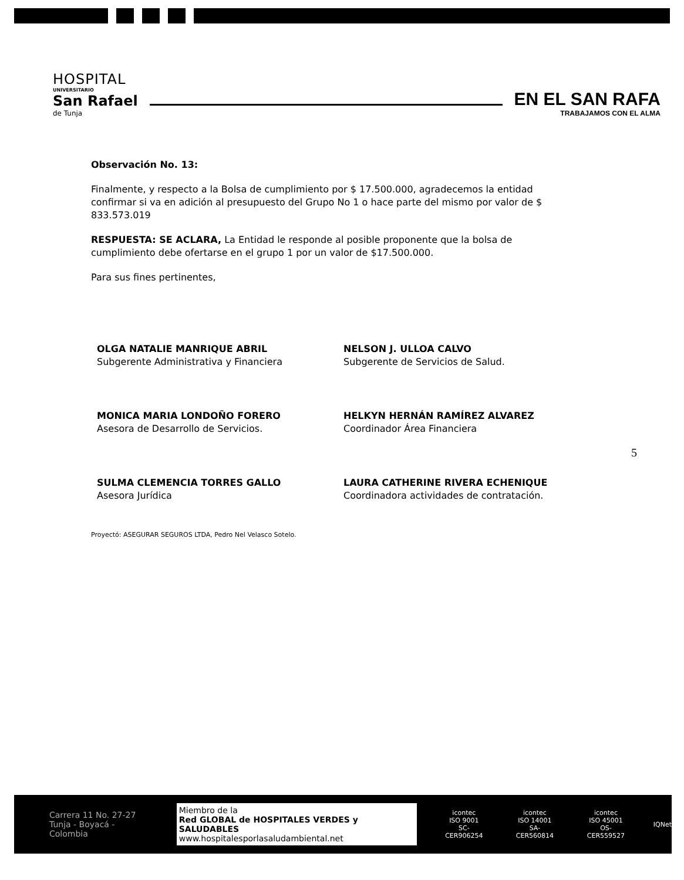HOSPITAL
UNIVERSITARIO
San Rafael
de Tunja
EN EL SAN RAFA
TRABAJAMOS CON EL ALMA
Observación No. 13:
Finalmente, y respecto a la Bolsa de cumplimiento por $ 17.500.000, agradecemos la entidad confirmar si va en adición al presupuesto del Grupo No 1 o hace parte del mismo por valor de $ 833.573.019
RESPUESTA: SE ACLARA, La Entidad le responde al posible proponente que la bolsa de cumplimiento debe ofertarse en el grupo 1 por un valor de $17.500.000.
Para sus fines pertinentes,
OLGA NATALIE MANRIQUE ABRIL
Subgerente Administrativa y Financiera
NELSON J. ULLOA CALVO
Subgerente de Servicios de Salud.
MONICA MARIA LONDOÑO FORERO
Asesora de Desarrollo de Servicios.
HELKYN HERNÁN RAMÍREZ ALVAREZ
Coordinador Área Financiera
SULMA CLEMENCIA TORRES GALLO
Asesora Jurídica
LAURA CATHERINE RIVERA ECHENIQUE
Coordinadora actividades de contratación.
Proyectó: ASEGURAR SEGUROS LTDA, Pedro Nel Velasco Sotelo.
5
Carrera 11 No. 27-27
Tunja - Boyacá - Colombia
Miembro de la
Red GLOBAL de HOSPITALES VERDES y SALUDABLES
www.hospitalesporlasaludambiental.net
icontec
ISO 9001
SC-CER906254
icontec
ISO 14001
SA-CER560814
icontec
ISO 45001
OS-CER559527
IQNet